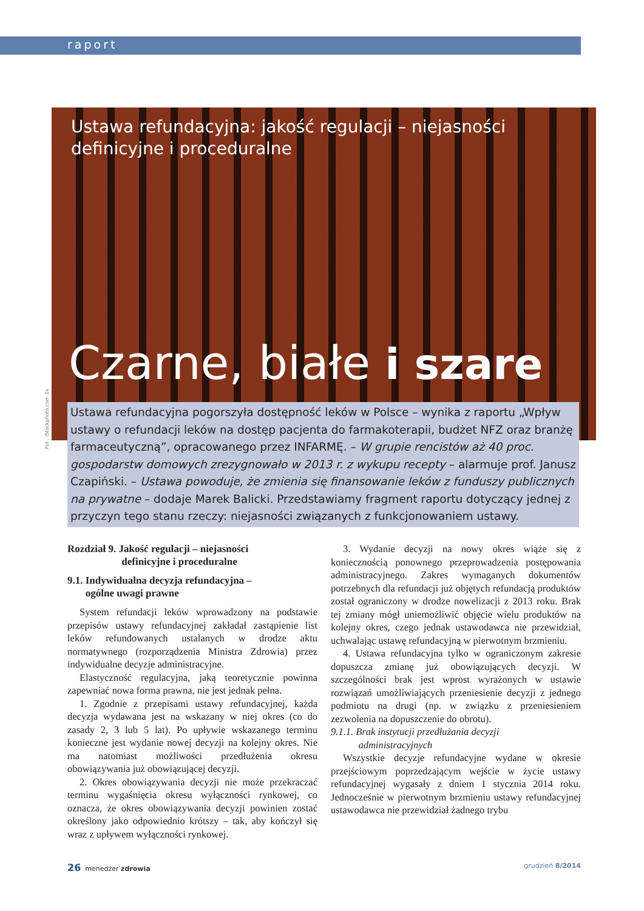raport
Ustawa refundacyjna: jakość regulacji – niejasności
definicyjne i proceduralne
Czarne, białe i szare
Fot . iStockphoto.com 2x
Ustawa refundacyjna pogorszyła dostępność leków w Polsce – wynika z raportu „Wpływ ustawy o refundacji leków na dostęp pacjenta do farmakoterapii, budżet NFZ oraz branżę farmaceutyczną”, opracowanego przez INFARMĘ. – W grupie rencistów aż 40 proc. gospodarstw domowych zrezygnowało w 2013 r. z wykupu recepty – alarmuje prof. Janusz Czapiński. – Ustawa powoduje, że zmienia się finansowanie leków z funduszy publicznych na prywatne – dodaje Marek Balicki. Przedstawiamy fragment raportu dotyczący jednej z przyczyn tego stanu rzeczy: niejasności związanych z funkcjonowaniem ustawy.
Rozdział 9. Jakość regulacji – niejasności
definicyjne i proceduralne
9.1. Indywidualna decyzja refundacyjna –
ogólne uwagi prawne
System refundacji leków wprowadzony na podstawie przepisów ustawy refundacyjnej zakładał zastąpienie list leków refundowanych ustalanych w drodze aktu normatywnego (rozporządzenia Ministra Zdrowia) przez indywidualne decyzje administracyjne.
Elastyczność regulacyjna, jaką teoretycznie powinna zapewniać nowa forma prawna, nie jest jednak pełna.
1. Zgodnie z przepisami ustawy refundacyjnej, każda decyzja wydawana jest na wskazany w niej okres (co do zasady 2, 3 lub 5 lat). Po upływie wskazanego terminu konieczne jest wydanie nowej decyzji na kolejny okres. Nie ma natomiast możliwości przedłużenia okresu obowiązywania już obowiązującej decyzji.
2. Okres obowiązywania decyzji nie może przekraczać terminu wygaśnięcia okresu wyłączności rynkowej, co oznacza, że okres obowiązywania decyzji powinien zostać określony jako odpowiednio krótszy – tak, aby kończył się wraz z upływem wyłączności rynkowej.
3. Wydanie decyzji na nowy okres wiąże się z koniecznością ponownego przeprowadzenia postępowania administracyjnego. Zakres wymaganych dokumentów potrzebnych dla refundacji już objętych refundacją produktów został ograniczony w drodze nowelizacji z 2013 roku. Brak tej zmiany mógł uniemożliwić objęcie wielu produktów na kolejny okres, czego jednak ustawodawca nie przewidział, uchwalając ustawę refundacyjną w pierwotnym brzmieniu.
4. Ustawa refundacyjna tylko w ograniczonym zakresie dopuszcza zmianę już obowiązujących decyzji. W szczególności brak jest wprost wyrażonych w ustawie rozwiązań umożliwiających przeniesienie decyzji z jednego podmiotu na drugi (np. w związku z przeniesieniem zezwolenia na dopuszczenie do obrotu).
9.1.1. Brak instytucji przedłużania decyzji
administracyjnych
Wszystkie decyzje refundacyjne wydane w okresie przejściowym poprzedzającym wejście w życie ustawy refundacyjnej wygasały z dniem 1 stycznia 2014 roku. Jednocześnie w pierwotnym brzmieniu ustawy refundacyjnej ustawodawca nie przewidział żadnego trybu
26 menedżer zdrowia grudzień 8/2014